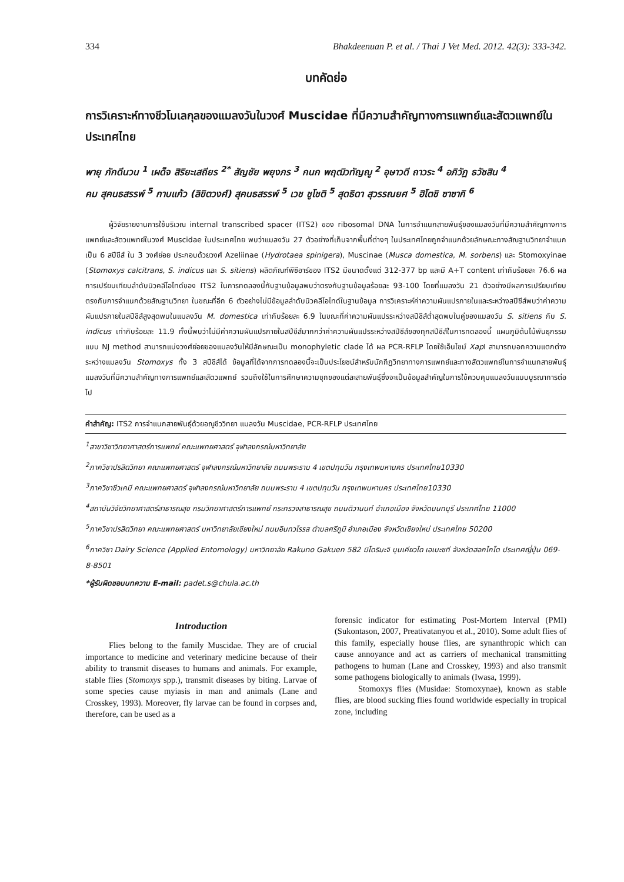334 Bhakdeenuan P. et al. / Thai J Vet Med. 2012. 42(3): 333-342.
บทคัดย่อ
การวิเคราะห์ทางชีวโมเลกุลของแมลงวันในวงศ์ Muscidae ที่มีความสำคัญทางการแพทย์และสัตวแพทย์ในประเทศไทย
พายุ ภักดีนวน <sup>1</sup> เผด็จ สิริยะเสถียร <sup>2*</sup> สัญชัย พยุงภร <sup>3</sup> กนก พฤฒิวทัญญู <sup>2</sup> อุษาวดี ถาวระ <sup>4</sup> อภิวัฏ ธวัชสิน <sup>4</sup>
คม สุคนธสรรพ์ <sup>5</sup> กาบแก้ว (ลิขิตวงศ์) สุคนธสรรพ์ <sup>5</sup> เวช ชูโชติ <sup>5</sup> สุดธิดา สุวรรณยศ <sup>5</sup> ฮิโตชิ ซาซากิ <sup>6</sup>
ผู้วิจัยรายงานการใช้บริเวณ internal transcribed spacer (ITS2) ของ ribosomal DNA ในการจำแนกสายพันธุ์ของแมลงวันที่มีความสำคัญทางการแพทย์และสัตวแพทย์ในวงศ์ Muscidae ในประเทศไทย พบว่าแมลงวัน 27 ตัวอย่างที่เก็บจากพื้นที่ต่างๆ ในประเทศไทยถูกจำแนกด้วยลักษณะทางสัณฐานวิทยาจำแนกเป็น 6 สปีชีส์ ใน 3 วงศ์ย่อย ประกอบด้วยวงศ์ Azeliinae (Hydrotaea spinigera), Muscinae (Musca domestica, M. sorbens) และ Stomoxyinae (Stomoxys calcitrans, S. indicus และ S. sitiens) ผลิตภัณฑ์พีซีอาร์ของ ITS2 มีขนาดตั้งแต่ 312-377 bp และมี A+T content เท่ากับร้อยละ 76.6 ผลการเปรียบเทียบลำดับนิวคลีโอไทด์ของ ITS2 ในการทดลองนี้กับฐานข้อมูลพบว่าตรงกับฐานข้อมูลร้อยละ 93-100 โดยที่แมลงวัน 21 ตัวอย่างมีผลการเปรียบเทียบตรงกับการจำแนกด้วยสัณฐานวิทยา ในขณะที่อีก 6 ตัวอย่างไม่มีข้อมูลลำดับนิวคลีโอไทด์ในฐานข้อมูล การวิเคราะห์ค่าความผันแปรภายในและระหว่างสปีชีส์พบว่าค่าความผันแปรภายในสปีชีส์สูงสุดพบในแมลงวัน M. domestica เท่ากับร้อยละ 6.9 ในขณะที่ค่าความผันแปรระหว่างสปีชีส์ต่ำสุดพบในคู่ของแมลงวัน S. sitiens กับ S. indicus เท่ากับร้อยละ 11.9 ทั้งนี้พบว่าไม่มีค่าความผันแปรภายในสปีชีส์มากกว่าค่าความผันแปรระหว่างสปีชีส์ของทุกสปีชีส์ในการทดลองนี้ แผนภูมิต้นไม้พันธุกรรมแบบ NJ method สามารถแบ่งวงศ์ย่อยของแมลงวันให้มีลักษณะเป็น monophyletic clade ได้ ผล PCR-RFLP โดยใช้เอ็นไซม์ Xap I สามารถบอกความแตกต่างระหว่างแมลงวัน Stomoxys ทั้ง 3 สปีชีส์ได้ ข้อมูลที่ได้จากการทดลองนี้จะเป็นประโยชน์สำหรับนักกีฏวิทยาทางการแพทย์และทางสัตวแพทย์ในการจำแนกสายพันธุ์แมลงวันที่มีความสำคัญทางการแพทย์และสัตวแพทย์ รวมถึงใช้ในการศึกษาความชุกของแต่ละสายพันธุ์ซึ่งจะเป็นข้อมูลสำคัญในการใช้ควบคุมแมลงวันแบบบูรณาการต่อไป
คำสำคัญ: ITS2 การจำแนกสายพันธุ์ด้วยอณูชีววิทยา แมลงวัน Muscidae, PCR-RFLP ประเทศไทย
<sup>1</sup> สาขาวิชาวิทยาศาสตร์การแพทย์ คณะแพทยศาสตร์ จุฬาลงกรณ์มหาวิทยาลัย
<sup>2</sup> ภาควิชาปรสิตวิทยา คณะแพทยศาสตร์ จุฬาลงกรณ์มหาวิทยาลัย ถนนพระราม 4 เขตปทุมวัน กรุงเทพมหานคร ประเทศไทย10330
<sup>3</sup> ภาควิชาชีวเคมี คณะแพทยศาสตร์ จุฬาลงกรณ์มหาวิทยาลัย ถนนพระราม 4 เขตปทุมวัน กรุงเทพมหานคร ประเทศไทย10330
<sup>4</sup> สถาบันวิจัยวิทยาศาสตร์สาธารณสุข กรมวิทยาศาสตร์การแพทย์ กระทรวงสาธารณสุข ถนนติวานนท์ อำเภอเมือง จังหวัดนนทบุรี ประเทศไทย 11000
<sup>5</sup> ภาควิชาปรสิตวิทยา คณะแพทยศาสตร์ มหาวิทยาลัยเชียงใหม่ ถนนอินทวโรรส ตำบลศรีภูมิ อำเภอเมือง จังหวัดเชียงใหม่ ประเทศไทย 50200
<sup>6</sup> ภาควิชา Dairy Science (Applied Entomology) มหาวิทยาลัย Rakuno Gakuen 582 มิโดริมะจิ บุนเคียวได เอเบะซที จังหวัดฮอกไกโด ประเทศญี่ปุ่น 069-8-8501
*ผู้รับผิดชอบบทความ E-mail: padet.s@chula.ac.th
Introduction
Flies belong to the family Muscidae. They are of crucial importance to medicine and veterinary medicine because of their ability to transmit diseases to humans and animals. For example, stable flies (Stomoxys spp.), transmit diseases by biting. Larvae of some species cause myiasis in man and animals (Lane and Crosskey, 1993). Moreover, fly larvae can be found in corpses and, therefore, can be used as a
forensic indicator for estimating Post-Mortem Interval (PMI) (Sukontason, 2007, Preativatanyou et al., 2010). Some adult flies of this family, especially house flies, are synanthropic which can cause annoyance and act as carriers of mechanical transmitting pathogens to human (Lane and Crosskey, 1993) and also transmit some pathogens biologically to animals (Iwasa, 1999).
Stomoxys flies (Musidae: Stomoxynae), known as stable flies, are blood sucking flies found worldwide especially in tropical zone, including